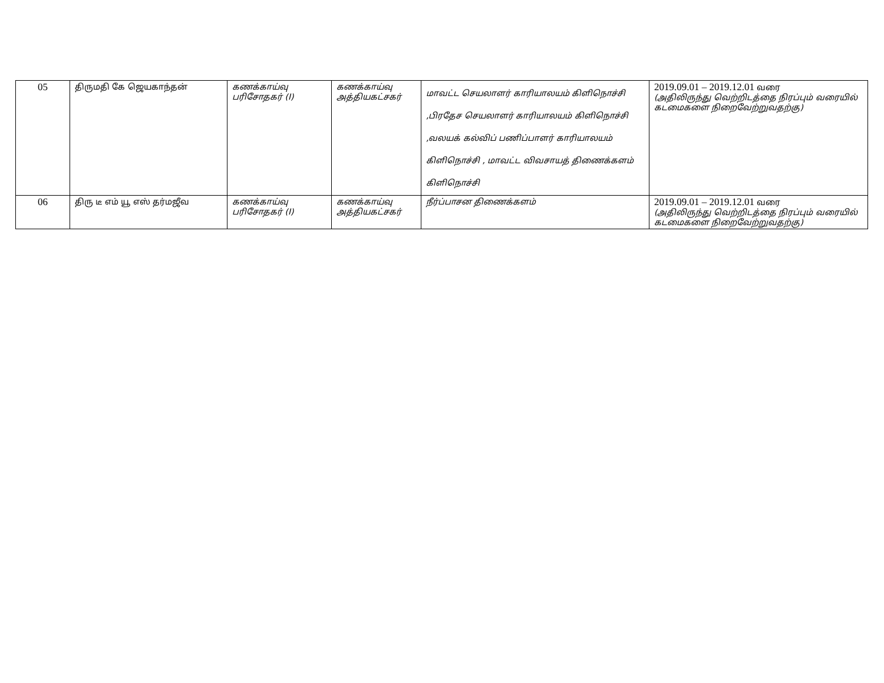| 05 | திருமதி கே ஜெயகாந்தன் | கணக்காய்வு பரிசோதகர் (I) | கணக்காய்வு அத்தியகட்சகர் | மாவட்ட செயலாளர் காரியாலயம் கிளிநொச்சி ,பிரதேச செயலாளர் காரியாலயம் கிளிநொச்சி ,வலயக் கல்விப் பணிப்பாளர் காரியாலயம் கிளிநொச்சி , மாவட்ட விவசாயத் திணைக்களம் கிளிநொச்சி | 2019.09.01 – 2019.12.01 வரை (அதிலிருந்து வெற்றிடத்தை நிரப்பும் வரையில் கடமைகளை நிறைவேற்றுவதற்கு) |
| 06 | திரு டீ எம் யூ எஸ் தர்மஜீவ | கணக்காய்வு பரிசோதகர் (I) | கணக்காய்வு அத்தியகட்சகர் | நீர்ப்பாசன திணைக்களம் | 2019.09.01 – 2019.12.01 வரை (அதிலிருந்து வெற்றிடத்தை நிரப்பும் வரையில் கடமைகளை நிறைவேற்றுவதற்கு) |